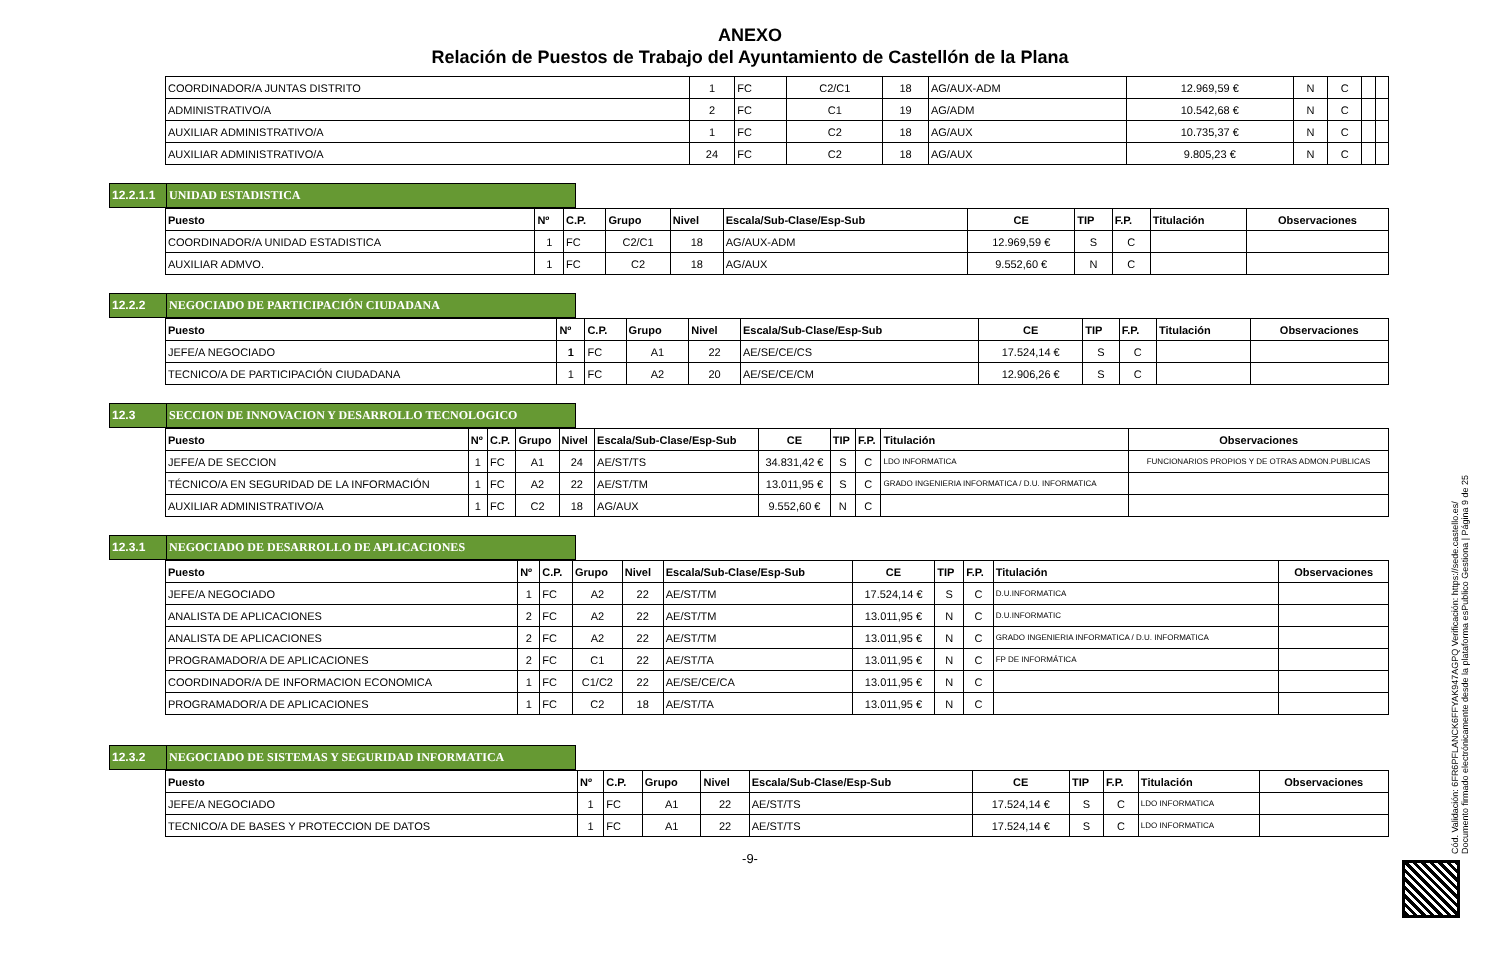ANEXO
Relación de Puestos de Trabajo del Ayuntamiento de Castellón de la Plana
| COORDINADOR/A JUNTAS DISTRITO | 1 | FC | C2/C1 | 18 | AG/AUX-ADM | 12.969,59 € | N | C | | |
| ADMINISTRATIVO/A | 2 | FC | C1 | 19 | AG/ADM | 10.542,68 € | N | C | | |
| AUXILIAR ADMINISTRATIVO/A | 1 | FC | C2 | 18 | AG/AUX | 10.735,37 € | N | C | | |
| AUXILIAR ADMINISTRATIVO/A | 24 | FC | C2 | 18 | AG/AUX | 9.805,23 € | N | C | | |
12.2.1.1
UNIDAD ESTADISTICA
| Puesto | Nº | C.P. | Grupo | Nivel | Escala/Sub-Clase/Esp-Sub | CE | TIP | F.P. | Titulación | Observaciones |
| --- | --- | --- | --- | --- | --- | --- | --- | --- | --- | --- |
| COORDINADOR/A UNIDAD ESTADISTICA | 1 | FC | C2/C1 | 18 | AG/AUX-ADM | 12.969,59 € | S | C | | |
| AUXILIAR ADMVO. | 1 | FC | C2 | 18 | AG/AUX | 9.552,60 € | N | C | | |
12.2.2 NEGOCIADO DE PARTICIPACIÓN CIUDADANA
| Puesto | Nº | C.P. | Grupo | Nivel | Escala/Sub-Clase/Esp-Sub | CE | TIP | F.P. | Titulación | Observaciones |
| --- | --- | --- | --- | --- | --- | --- | --- | --- | --- | --- |
| JEFE/A NEGOCIADO | 1 | FC | A1 | 22 | AE/SE/CE/CS | 17.524,14 € | S | C | | |
| TECNICO/A DE PARTICIPACIÓN CIUDADANA | 1 | FC | A2 | 20 | AE/SE/CE/CM | 12.906,26 € | S | C | | |
12.3 SECCION DE INNOVACION Y DESARROLLO TECNOLOGICO
| Puesto | Nº | C.P. | Grupo | Nivel | Escala/Sub-Clase/Esp-Sub | CE | TIP | F.P. | Titulación | Observaciones |
| --- | --- | --- | --- | --- | --- | --- | --- | --- | --- | --- |
| JEFE/A DE SECCION | 1 | FC | A1 | 24 | AE/ST/TS | 34.831,42 € | S | C | LDO INFORMATICA | FUNCIONARIOS PROPIOS Y DE OTRAS ADMON.PUBLICAS |
| TÉCNICO/A EN SEGURIDAD DE LA INFORMACIÓN | 1 | FC | A2 | 22 | AE/ST/TM | 13.011,95 € | S | C | GRADO INGENIERIA INFORMATICA / D.U. INFORMATICA | |
| AUXILIAR ADMINISTRATIVO/A | 1 | FC | C2 | 18 | AG/AUX | 9.552,60 € | N | C | | |
12.3.1 NEGOCIADO DE DESARROLLO DE APLICACIONES
| Puesto | Nº | C.P. | Grupo | Nivel | Escala/Sub-Clase/Esp-Sub | CE | TIP | F.P. | Titulación | Observaciones |
| --- | --- | --- | --- | --- | --- | --- | --- | --- | --- | --- |
| JEFE/A NEGOCIADO | 1 | FC | A2 | 22 | AE/ST/TM | 17.524,14 € | S | C | D.U.INFORMATICA | |
| ANALISTA DE APLICACIONES | 2 | FC | A2 | 22 | AE/ST/TM | 13.011,95 € | N | C | D.U.INFORMATIC | |
| ANALISTA DE APLICACIONES | 2 | FC | A2 | 22 | AE/ST/TM | 13.011,95 € | N | C | GRADO INGENIERIA INFORMATICA / D.U. INFORMATICA | |
| PROGRAMADOR/A DE APLICACIONES | 2 | FC | C1 | 22 | AE/ST/TA | 13.011,95 € | N | C | FP DE INFORMÁTICA | |
| COORDINADOR/A DE INFORMACION ECONOMICA | 1 | FC | C1/C2 | 22 | AE/SE/CE/CA | 13.011,95 € | N | C | | |
| PROGRAMADOR/A DE APLICACIONES | 1 | FC | C2 | 18 | AE/ST/TA | 13.011,95 € | N | C | | |
12.3.2 NEGOCIADO DE SISTEMAS Y SEGURIDAD INFORMATICA
| Puesto | Nº | C.P. | Grupo | Nivel | Escala/Sub-Clase/Esp-Sub | CE | TIP | F.P. | Titulación | Observaciones |
| --- | --- | --- | --- | --- | --- | --- | --- | --- | --- | --- |
| JEFE/A NEGOCIADO | 1 | FC | A1 | 22 | AE/ST/TS | 17.524,14 € | S | C | LDO INFORMATICA | |
| TECNICO/A DE BASES Y PROTECCION DE DATOS | 1 | FC | A1 | 22 | AE/ST/TS | 17.524,14 € | S | C | LDO INFORMATICA | |
-9-
Cód. Validación: 6FR6PFLANCK6FFYAK947AGPQ Verificación: https://sede.castello.es/ Documento firmado electrónicamente desde la plataforma esPublico Gestiona | Página 9 de 25